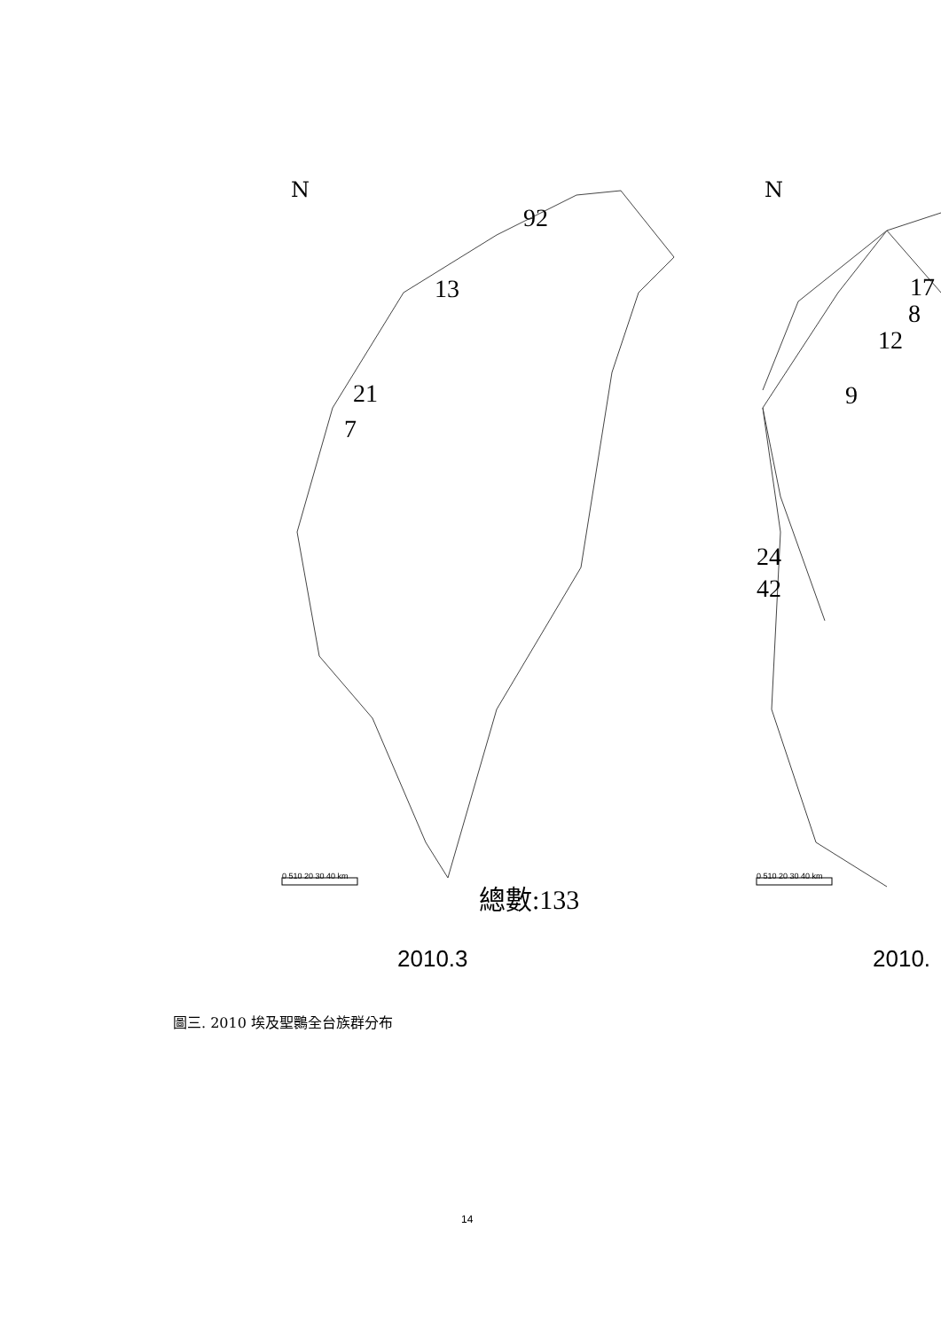92
13
21
7
總數:133
17
8
12
9
24
42
0 510 20 30 40 km 0 510 20 30 40 km
N N
2010.3 2010.
圖三. 2010 埃及聖䴉全台族群分布
14